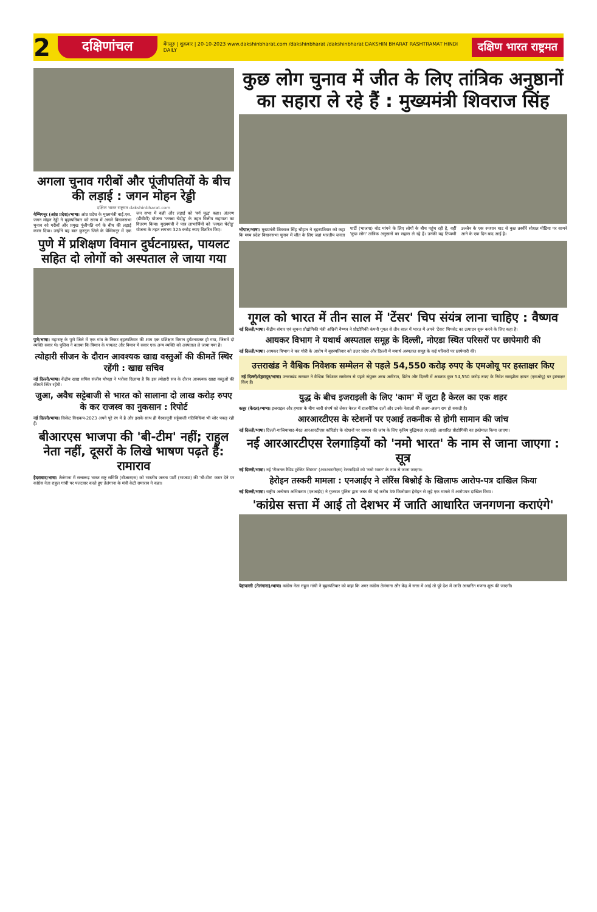2
दक्षिणांचल
बेंगलूरु | शुक्रवार | 20-10-2023 www.dakshinbharat.com /dakshinbharat /dakshinbharat DAKSHIN BHARAT RASHTRAMAT HINDI DAILY
दक्षिण भारत राष्ट्रमत
अगला चुनाव गरीबों और पूंजीपतियों के बीच की लड़ाई : जगन मोहन रेड्डी
दक्षिण भारत राष्ट्रमत dakshinbharat.com
येम्मिगनूर (आंध्र प्रदेश)/भाषा। आंध्र प्रदेश के मुख्यमंत्री वाई.एस. जगन मोहन रेड्डी ने बृहस्पतिवार को राज्य में अगले विधानसभा चुनाव को गरीबों और प्रमुख पूंजीपति वर्ग के बीच की लड़ाई करार दिया। उन्होंने यह बात कुरनूल जिले के येम्मिगनूर में एक जन सभा में कही और लड़ाई को 'वर्ग युद्ध' कहा। अंतरण (डीबीटी) योजना 'जगन्ना चेदोडु' के तहत वित्तीय सहायता का वितरण किया। मुख्यमंत्री ने पात्र लाभार्थियों को 'जगन्ना चेदोडु' योजना के तहत लगभग 325 करोड़ रुपए वितरित किए।
पुणे में प्रशिक्षण विमान दुर्घटनाग्रस्त, पायलट सहित दो लोगों को अस्पताल ले जाया गया
पुणे/भाषा। महाराष्ट्र के पुणे जिले में एक गांव के निकट बृहस्पतिवार की शाम एक प्रशिक्षण विमान दुर्घटनाग्रस्त हो गया, जिसमें दो व्यक्ति सवार थे। पुलिस ने बताया कि विमान के पायलट और विमान में सवार एक अन्य व्यक्ति को अस्पताल ले जाया गया है।
त्योहारी सीजन के दौरान आवश्यक खाद्य वस्तुओं की कीमतें स्थिर रहेंगी : खाद्य सचिव
नई दिल्ली/भाषा। केंद्रीय खाद्य सचिव संजीव चोपड़ा ने भरोसा दिलाया है कि इस त्योहारी सत्र के दौरान आवश्यक खाद्य वस्तुओं की कीमतें स्थिर रहेंगी।
जुआ, अवैध सट्टेबाजी से भारत को सालाना दो लाख करोड़ रुपए के कर राजस्व का नुकसान : रिपोर्ट
नई दिल्ली/भाषा। क्रिकेट विश्वकप-2023 अपने पूरे रंग में है और इसके साथ ही गैरकानूनी सट्टेबाजी गतिविधियां भी जोर पकड़ रही हैं।
बीआरएस भाजपा की 'बी-टीम' नहीं; राहुल नेता नहीं, दूसरों के लिखे भाषण पढ़ते हैं: रामाराव
हैदराबाद/भाषा। तेलंगाना में सत्तारूढ़ भारत राष्ट्र समिति (बीआरएस) को भारतीय जनता पार्टी (भाजपा) की 'बी-टीम' करार देने पर कांग्रेस नेता राहुल गांधी पर पलटवार करते हुए तेलंगाना के मंत्री केटी रामाराव ने कहा।
कुछ लोग चुनाव में जीत के लिए तांत्रिक अनुष्ठानों का सहारा ले रहे हैं : मुख्यमंत्री शिवराज सिंह
भोपाल/भाषा। मुख्यमंत्री शिवराज सिंह चौहान ने बृहस्पतिवार को कहा कि मध्य प्रदेश विधानसभा चुनाव में जीत के लिए जहां भारतीय जनता पार्टी (भाजपा) वोट मांगने के लिए लोगों के बीच पहुंच रही है, वहीं 'कुछ लोग' तांत्रिक अनुष्ठानों का सहारा ले रहे हैं। उनकी यह टिप्पणी उज्जैन के एक श्मशान घाट से कुछ तस्वीरें सोशल मीडिया पर सामने आने के एक दिन बाद आई है।
गूगल को भारत में तीन साल में 'टेंसर' चिप संयंत्र लाना चाहिए : वैष्णव
नई दिल्ली/भाषा। केंद्रीय संचार एवं सूचना प्रौद्योगिकी मंत्री अश्विनी वैष्णव ने प्रौद्योगिकी कंपनी गूगल से तीन साल में भारत में अपने 'टेंसर' चिपसेट का उत्पादन शुरू करने के लिए कहा है।
आयकर विभाग ने यथार्थ अस्पताल समूह के दिल्ली, नोएडा स्थित परिसरों पर छापेमारी की
नई दिल्ली/भाषा। आयकर विभाग ने कर चोरी के आरोप में बृहस्पतिवार को उत्तर प्रदेश और दिल्ली में यथार्थ अस्पताल समूह के कई परिसरों पर छापेमारी की।
उत्तराखंड ने वैश्विक निवेशक सम्मेलन से पहले 54,550 करोड़ रुपए के एमओयू पर हस्ताक्षर किए
नई दिल्ली/देहरादून/भाषा। उत्तराखंड सरकार ने वैश्विक निवेशक सम्मेलन से पहले संयुक्त अरब अमीरात, ब्रिटेन और दिल्ली में अबतक कुल 54,550 करोड़ रुपए के निवेश समझौता ज्ञापन (एमओयू) पर हस्ताक्षर किए हैं।
युद्ध के बीच इजराइली के लिए 'काम' में जुटा है केरल का एक शहर
कन्नूर (केरल)/भाषा। इजराइल और हमास के बीच जारी संघर्ष को लेकर केरल में राजनीतिक दलों और उनके नेताओं की अलग-अलग राय हो सकती है।
आरआरटीएस के स्टेशनों पर एआई तकनीक से होगी सामान की जांच
नई दिल्ली/भाषा। दिल्ली-गाजियाबाद-मेरठ आरआरटीएस कॉरिडोर के स्टेशनों पर सामान की जांच के लिए कृत्रिम बुद्धिमत्ता (एआई) आधारित प्रौद्योगिकी का इस्तेमाल किया जाएगा।
नई आरआरटीएस रेलगाड़ियों को 'नमो भारत' के नाम से जाना जाएगा : सूत्र
नई दिल्ली/भाषा। नई 'रीजनल रैपिड ट्रांजिट सिस्टम' (आरआरटीएस) रेलगाड़ियों को 'नमो भारत' के नाम से जाना जाएगा।
हेरोइन तस्करी मामला : एनआईए ने लॉरेंस बिश्नोई के खिलाफ आरोप-पत्र दाखिल किया
नई दिल्ली/भाषा। राष्ट्रीय अन्वेषण अभिकरण (एनआईए) ने गुजरात पुलिस द्वारा जब्त की गई करीब 39 किलोग्राम हेरोइन से जुड़े एक मामले में आरोपपत्र दाखिल किया।
'कांग्रेस सत्ता में आई तो देशभर में जाति आधारित जनगणना कराएंगे'
पेद्दापल्ली (तेलंगाना)/भाषा। कांग्रेस नेता राहुल गांधी ने बृहस्पतिवार को कहा कि अगर कांग्रेस तेलंगाना और केंद्र में सत्ता में आई तो पूरे देश में जाति आधारित गणना शुरू की जाएगी।